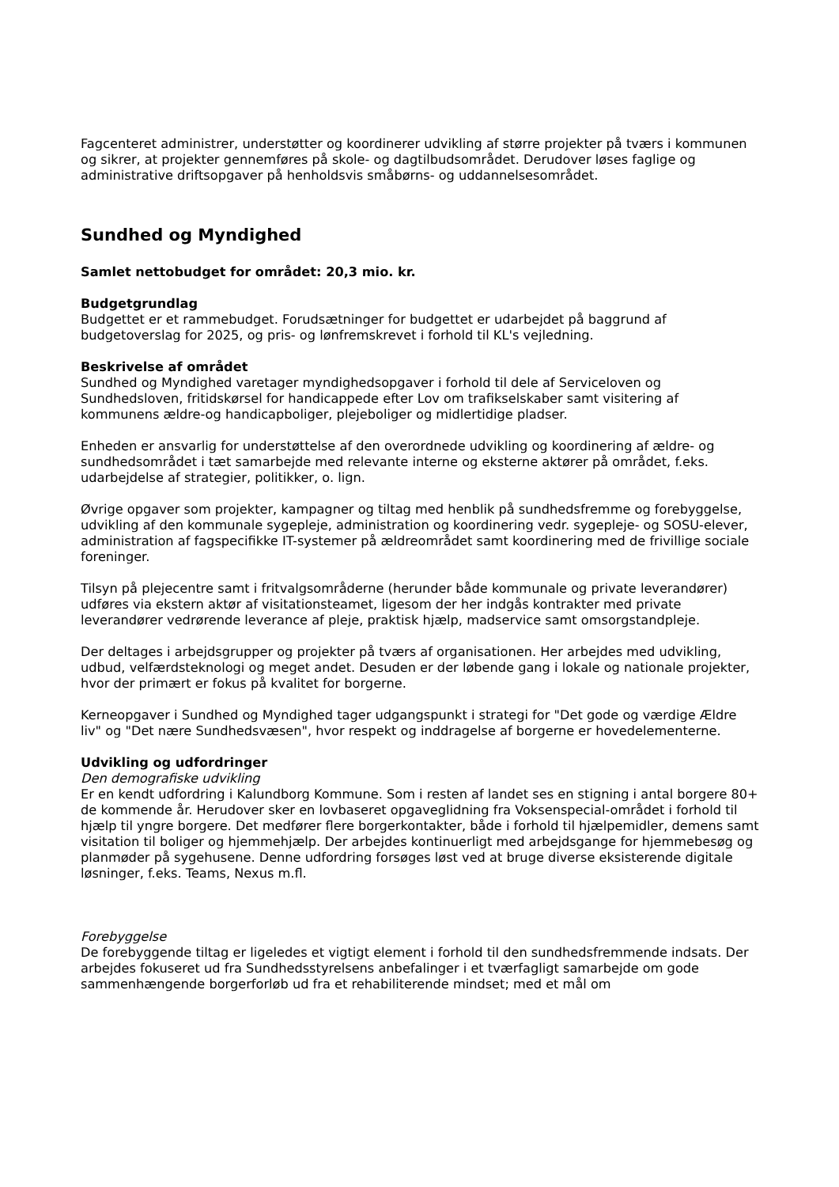Fagcenteret administrer, understøtter og koordinerer udvikling af større projekter på tværs i kommunen og sikrer, at projekter gennemføres på skole- og dagtilbudsområdet. Derudover løses faglige og administrative driftsopgaver på henholdsvis småbørns- og uddannelsesområdet.
Sundhed og Myndighed
Samlet nettobudget for området: 20,3 mio. kr.
Budgetgrundlag
Budgettet er et rammebudget. Forudsætninger for budgettet er udarbejdet på baggrund af budgetoverslag for 2025, og pris- og lønfremskrevet i forhold til KL's vejledning.
Beskrivelse af området
Sundhed og Myndighed varetager myndighedsopgaver i forhold til dele af Serviceloven og Sundhedsloven, fritidskørsel for handicappede efter Lov om trafikselskaber samt visitering af kommunens ældre-og handicapboliger, plejeboliger og midlertidige pladser.
Enheden er ansvarlig for understøttelse af den overordnede udvikling og koordinering af ældre- og sundhedsområdet i tæt samarbejde med relevante interne og eksterne aktører på området, f.eks. udarbejdelse af strategier, politikker, o. lign.
Øvrige opgaver som projekter, kampagner og tiltag med henblik på sundhedsfremme og forebyggelse, udvikling af den kommunale sygepleje, administration og koordinering vedr. sygepleje- og SOSU-elever, administration af fagspecifikke IT-systemer på ældreområdet samt koordinering med de frivillige sociale foreninger.
Tilsyn på plejecentre samt i fritvalgsområderne (herunder både kommunale og private leverandører) udføres via ekstern aktør af visitationsteamet, ligesom der her indgås kontrakter med private leverandører vedrørende leverance af pleje, praktisk hjælp, madservice samt omsorgstandpleje.
Der deltages i arbejdsgrupper og projekter på tværs af organisationen. Her arbejdes med udvikling, udbud, velfærdsteknologi og meget andet. Desuden er der løbende gang i lokale og nationale projekter, hvor der primært er fokus på kvalitet for borgerne.
Kerneopgaver i Sundhed og Myndighed tager udgangspunkt i strategi for "Det gode og værdige Ældre liv" og "Det nære Sundhedsvæsen", hvor respekt og inddragelse af borgerne er hovedelementerne.
Udvikling og udfordringer
Den demografiske udvikling
Er en kendt udfordring i Kalundborg Kommune. Som i resten af landet ses en stigning i antal borgere 80+ de kommende år. Herudover sker en lovbaseret opgaveglidning fra Voksenspecial-området i forhold til hjælp til yngre borgere. Det medfører flere borgerkontakter, både i forhold til hjælpemidler, demens samt visitation til boliger og hjemmehjælp. Der arbejdes kontinuerligt med arbejdsgange for hjemmebesøg og planmøder på sygehusene. Denne udfordring forsøges løst ved at bruge diverse eksisterende digitale løsninger, f.eks. Teams, Nexus m.fl.
Forebyggelse
De forebyggende tiltag er ligeledes et vigtigt element i forhold til den sundhedsfremmende indsats. Der arbejdes fokuseret ud fra Sundhedsstyrelsens anbefalinger i et tværfagligt samarbejde om gode sammenhængende borgerforløb ud fra et rehabiliterende mindset; med et mål om